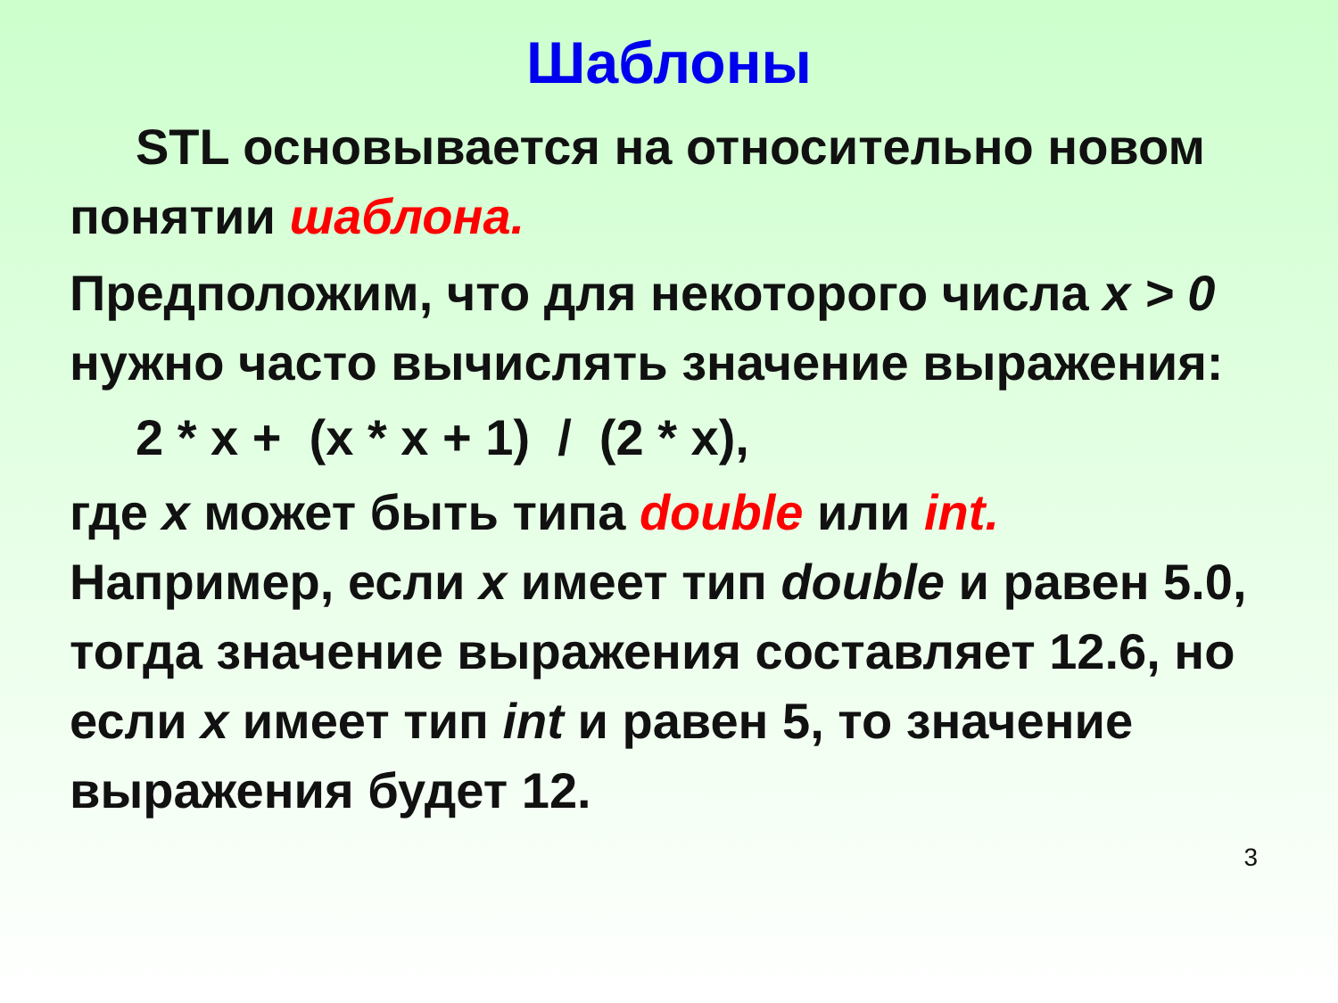Шаблоны
STL основывается на относительно новом понятии шаблона.
Предположим, что для некоторого числа x > 0 нужно часто вычислять значение выражения:
2 * x + (x * x + 1) / (2 * x),
где x может быть типа double или int. Например, если x имеет тип double и равен 5.0, тогда значение выражения составляет 12.6, но если x имеет тип int и равен 5, то значение выражения будет 12.
3